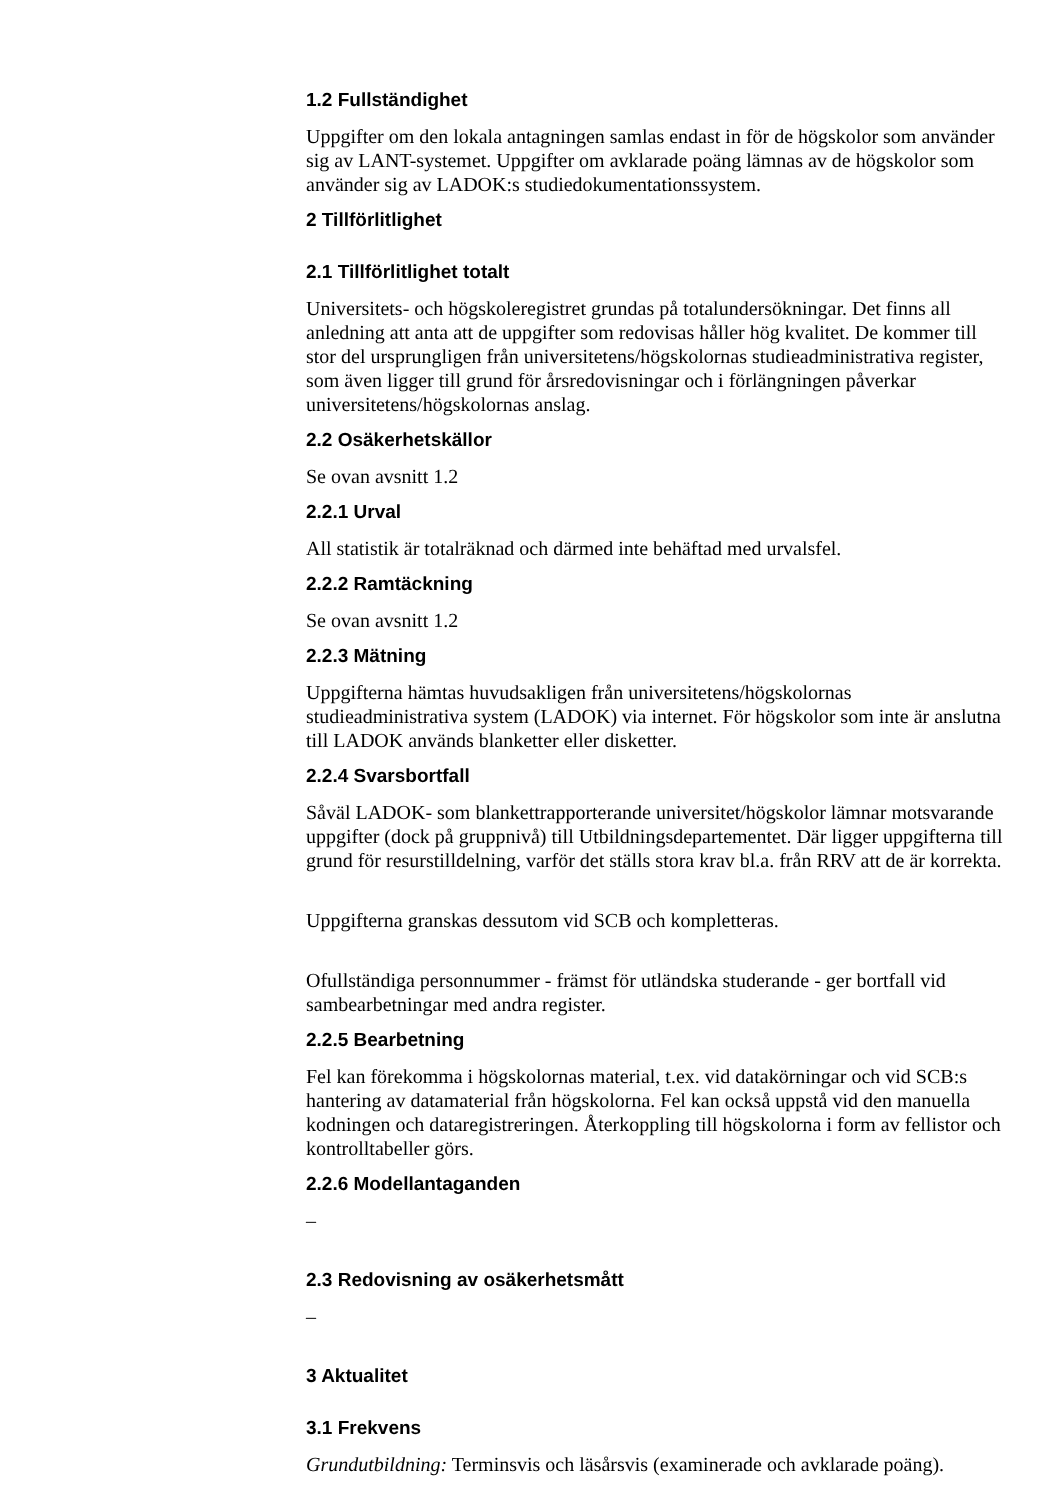1.2 Fullständighet
Uppgifter om den lokala antagningen samlas endast in för de högskolor som använder sig av LANT-systemet. Uppgifter om avklarade poäng lämnas av de högskolor som använder sig av LADOK:s studiedokumentationssystem.
2 Tillförlitlighet
2.1 Tillförlitlighet totalt
Universitets- och högskoleregistret grundas på totalundersökningar. Det finns all anledning att anta att de uppgifter som redovisas håller hög kvalitet. De kommer till stor del ursprungligen från universitetens/högskolornas studieadministrativa register, som även ligger till grund för årsredovisningar och i förlängningen påverkar universitetens/högskolornas anslag.
2.2 Osäkerhetskällor
Se ovan avsnitt 1.2
2.2.1 Urval
All statistik är totalräknad och därmed inte behäftad med urvalsfel.
2.2.2 Ramtäckning
Se ovan avsnitt 1.2
2.2.3 Mätning
Uppgifterna hämtas huvudsakligen från universitetens/högskolornas studieadministrativa system (LADOK) via internet. För högskolor som inte är anslutna till LADOK används blanketter eller disketter.
2.2.4 Svarsbortfall
Såväl LADOK- som blankettrapporterande universitet/högskolor lämnar motsvarande uppgifter (dock på gruppnivå) till Utbildningsdepartementet. Där ligger uppgifterna till grund för resurstilldelning, varför det ställs stora krav bl.a. från RRV att de är korrekta.
Uppgifterna granskas dessutom vid SCB och kompletteras.
Ofullständiga personnummer - främst för utländska studerande - ger bortfall vid sambearbetningar med andra register.
2.2.5 Bearbetning
Fel kan förekomma i högskolornas material, t.ex. vid datakörningar och vid SCB:s hantering av datamaterial från högskolorna. Fel kan också uppstå vid den manuella kodningen och dataregistreringen. Återkoppling till högskolorna i form av fellistor och kontrolltabeller görs.
2.2.6 Modellantaganden
–
2.3 Redovisning av osäkerhetsmått
–
3 Aktualitet
3.1 Frekvens
Grundutbildning: Terminsvis och läsårsvis (examinerade och avklarade poäng).